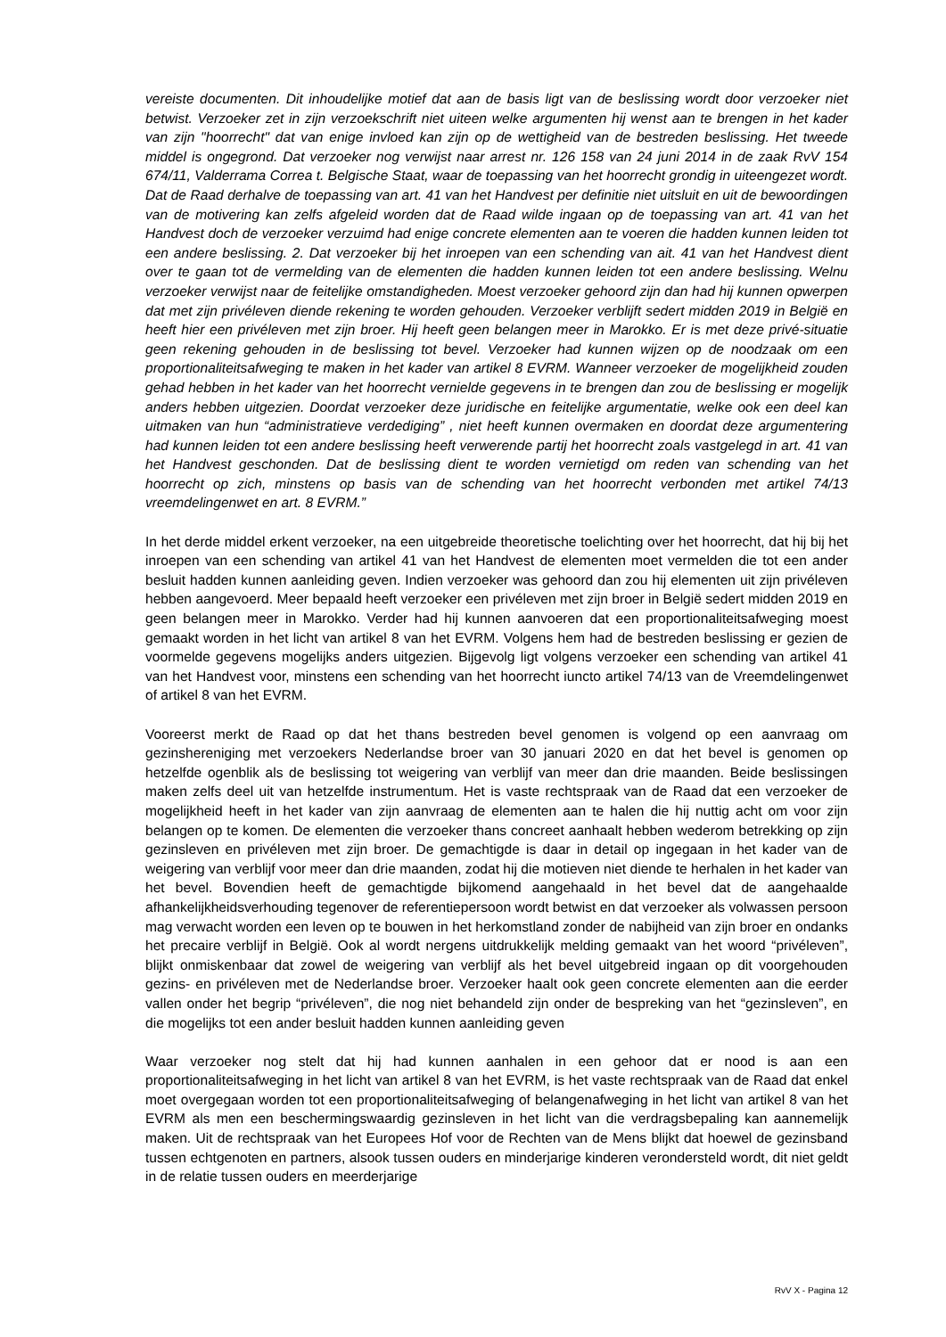vereiste documenten. Dit inhoudelijke motief dat aan de basis ligt van de beslissing wordt door verzoeker niet betwist. Verzoeker zet in zijn verzoekschrift niet uiteen welke argumenten hij wenst aan te brengen in het kader van zijn "hoorrecht" dat van enige invloed kan zijn op de wettigheid van de bestreden beslissing. Het tweede middel is ongegrond. Dat verzoeker nog verwijst naar arrest nr. 126 158 van 24 juni 2014 in de zaak RvV 154 674/11, Valderrama Correa t. Belgische Staat, waar de toepassing van het hoorrecht grondig in uiteengezet wordt. Dat de Raad derhalve de toepassing van art. 41 van het Handvest per definitie niet uitsluit en uit de bewoordingen van de motivering kan zelfs afgeleid worden dat de Raad wilde ingaan op de toepassing van art. 41 van het Handvest doch de verzoeker verzuimd had enige concrete elementen aan te voeren die hadden kunnen leiden tot een andere beslissing. 2. Dat verzoeker bij het inroepen van een schending van ait. 41 van het Handvest dient over te gaan tot de vermelding van de elementen die hadden kunnen leiden tot een andere beslissing. Welnu verzoeker verwijst naar de feitelijke omstandigheden. Moest verzoeker gehoord zijn dan had hij kunnen opwerpen dat met zijn privéleven diende rekening te worden gehouden. Verzoeker verblijft sedert midden 2019 in België en heeft hier een privéleven met zijn broer. Hij heeft geen belangen meer in Marokko. Er is met deze privé-situatie geen rekening gehouden in de beslissing tot bevel. Verzoeker had kunnen wijzen op de noodzaak om een proportionaliteitsafweging te maken in het kader van artikel 8 EVRM. Wanneer verzoeker de mogelijkheid zouden gehad hebben in het kader van het hoorrecht vernielde gegevens in te brengen dan zou de beslissing er mogelijk anders hebben uitgezien. Doordat verzoeker deze juridische en feitelijke argumentatie, welke ook een deel kan uitmaken van hun “administratieve verdediging” , niet heeft kunnen overmaken en doordat deze argumentering had kunnen leiden tot een andere beslissing heeft verwerende partij het hoorrecht zoals vastgelegd in art. 41 van het Handvest geschonden. Dat de beslissing dient te worden vernietigd om reden van schending van het hoorrecht op zich, minstens op basis van de schending van het hoorrecht verbonden met artikel 74/13 vreemdelingenwet en art. 8 EVRM.”
In het derde middel erkent verzoeker, na een uitgebreide theoretische toelichting over het hoorrecht, dat hij bij het inroepen van een schending van artikel 41 van het Handvest de elementen moet vermelden die tot een ander besluit hadden kunnen aanleiding geven. Indien verzoeker was gehoord dan zou hij elementen uit zijn privéleven hebben aangevoerd. Meer bepaald heeft verzoeker een privéleven met zijn broer in België sedert midden 2019 en geen belangen meer in Marokko. Verder had hij kunnen aanvoeren dat een proportionaliteitsafweging moest gemaakt worden in het licht van artikel 8 van het EVRM. Volgens hem had de bestreden beslissing er gezien de voormelde gegevens mogelijks anders uitgezien. Bijgevolg ligt volgens verzoeker een schending van artikel 41 van het Handvest voor, minstens een schending van het hoorrecht iuncto artikel 74/13 van de Vreemdelingenwet of artikel 8 van het EVRM.
Vooreerst merkt de Raad op dat het thans bestreden bevel genomen is volgend op een aanvraag om gezinshereniging met verzoekers Nederlandse broer van 30 januari 2020 en dat het bevel is genomen op hetzelfde ogenblik als de beslissing tot weigering van verblijf van meer dan drie maanden. Beide beslissingen maken zelfs deel uit van hetzelfde instrumentum. Het is vaste rechtspraak van de Raad dat een verzoeker de mogelijkheid heeft in het kader van zijn aanvraag de elementen aan te halen die hij nuttig acht om voor zijn belangen op te komen. De elementen die verzoeker thans concreet aanhaalt hebben wederom betrekking op zijn gezinsleven en privéleven met zijn broer. De gemachtigde is daar in detail op ingegaan in het kader van de weigering van verblijf voor meer dan drie maanden, zodat hij die motieven niet diende te herhalen in het kader van het bevel. Bovendien heeft de gemachtigde bijkomend aangehaald in het bevel dat de aangehaalde afhankelijkheidsverhouding tegenover de referentiepersoon wordt betwist en dat verzoeker als volwassen persoon mag verwacht worden een leven op te bouwen in het herkomstland zonder de nabijheid van zijn broer en ondanks het precaire verblijf in België. Ook al wordt nergens uitdrukkelijk melding gemaakt van het woord “privéleven”, blijkt onmiskenbaar dat zowel de weigering van verblijf als het bevel uitgebreid ingaan op dit voorgehouden gezins- en privéleven met de Nederlandse broer. Verzoeker haalt ook geen concrete elementen aan die eerder vallen onder het begrip “privéleven”, die nog niet behandeld zijn onder de bespreking van het “gezinsleven”, en die mogelijks tot een ander besluit hadden kunnen aanleiding geven
Waar verzoeker nog stelt dat hij had kunnen aanhalen in een gehoor dat er nood is aan een proportionaliteitsafweging in het licht van artikel 8 van het EVRM, is het vaste rechtspraak van de Raad dat enkel moet overgegaan worden tot een proportionaliteitsafweging of belangenafweging in het licht van artikel 8 van het EVRM als men een beschermingswaardig gezinsleven in het licht van die verdragsbepaling kan aannemelijk maken. Uit de rechtspraak van het Europees Hof voor de Rechten van de Mens blijkt dat hoewel de gezinsband tussen echtgenoten en partners, alsook tussen ouders en minderjarige kinderen verondersteld wordt, dit niet geldt in de relatie tussen ouders en meerderjarige
RvV X - Pagina 12